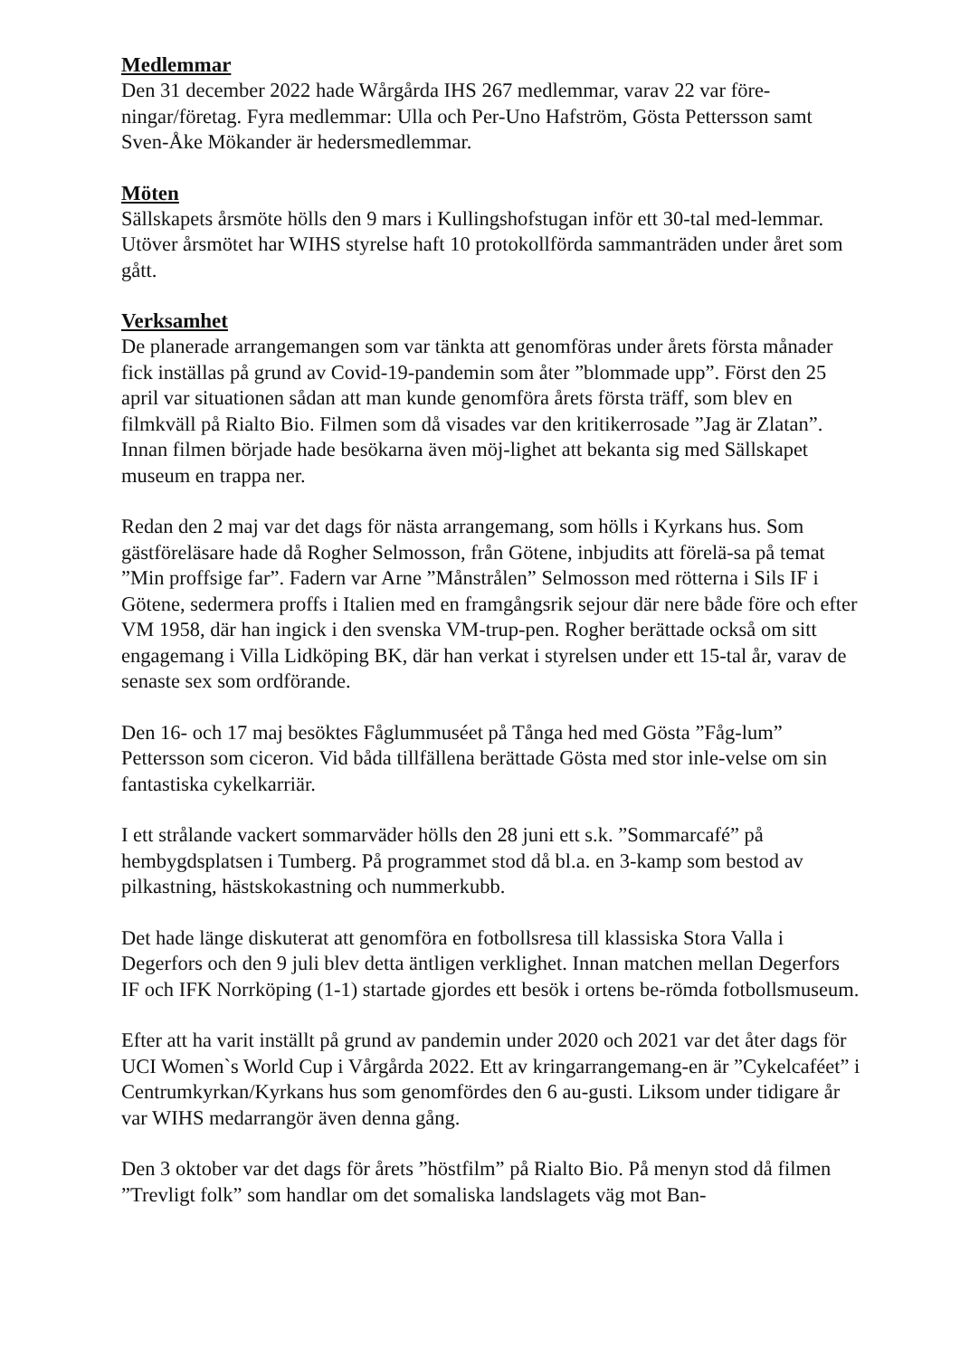Medlemmar
Den 31 december 2022 hade Wårgårda IHS 267 medlemmar, varav 22 var före-ningar/företag. Fyra medlemmar: Ulla och Per-Uno Hafström, Gösta Pettersson samt Sven-Åke Mökander är hedersmedlemmar.
Möten
Sällskapets årsmöte hölls den 9 mars i Kullingshofstugan inför ett 30-tal med-lemmar.
Utöver årsmötet har WIHS styrelse haft 10 protokollförda sammanträden under året som gått.
Verksamhet
De planerade arrangemangen som var tänkta att genomföras under årets första månader fick inställas på grund av Covid-19-pandemin som åter ”blommade upp”. Först den 25 april var situationen sådan att man kunde genomföra årets första träff, som blev en filmkväll på Rialto Bio. Filmen som då visades var den kritikerrosade ”Jag är Zlatan”. Innan filmen började hade besökarna även möj-lighet att bekanta sig med Sällskapet museum en trappa ner.
Redan den 2 maj var det dags för nästa arrangemang, som hölls i Kyrkans hus. Som gästföreläsare hade då Rogher Selmosson, från Götene, inbjudits att förelä-sa på temat ”Min proffsige far”. Fadern var Arne ”Månstrålen” Selmosson med rötterna i Sils IF i Götene, sedermera proffs i Italien med en framgångsrik sejour där nere både före och efter VM 1958, där han ingick i den svenska VM-trup-pen. Rogher berättade också om sitt engagemang i Villa Lidköping BK, där han verkat i styrelsen under ett 15-tal år, varav de senaste sex som ordförande.
Den 16- och 17 maj besöktes Fåglummuséet på Tånga hed med Gösta ”Fåg-lum” Pettersson som ciceron. Vid båda tillfällena berättade Gösta med stor inle-velse om sin fantastiska cykelkarriär.
I ett strålande vackert sommarväder hölls den 28 juni ett s.k. ”Sommarcafé” på hembygdsplatsen i Tumberg. På programmet stod då bl.a. en 3-kamp som bestod av pilkastning, hästskokastning och nummerkubb.
Det hade länge diskuterat att genomföra en fotbollsresa till klassiska Stora Valla i Degerfors och den 9 juli blev detta äntligen verklighet. Innan matchen mellan Degerfors IF och IFK Norrköping (1-1) startade gjordes ett besök i ortens be-römda fotbollsmuseum.
Efter att ha varit inställt på grund av pandemin under 2020 och 2021 var det åter dags för UCI Women`s World Cup i Vårgårda 2022. Ett av kringarrangemang-en är ”Cykelcaféet” i Centrumkyrkan/Kyrkans hus som genomfördes den 6 au-gusti. Liksom under tidigare år var WIHS medarrangör även denna gång.
Den 3 oktober var det dags för årets ”höstfilm” på Rialto Bio. På menyn stod då filmen ”Trevligt folk” som handlar om det somaliska landslagets väg mot Ban-